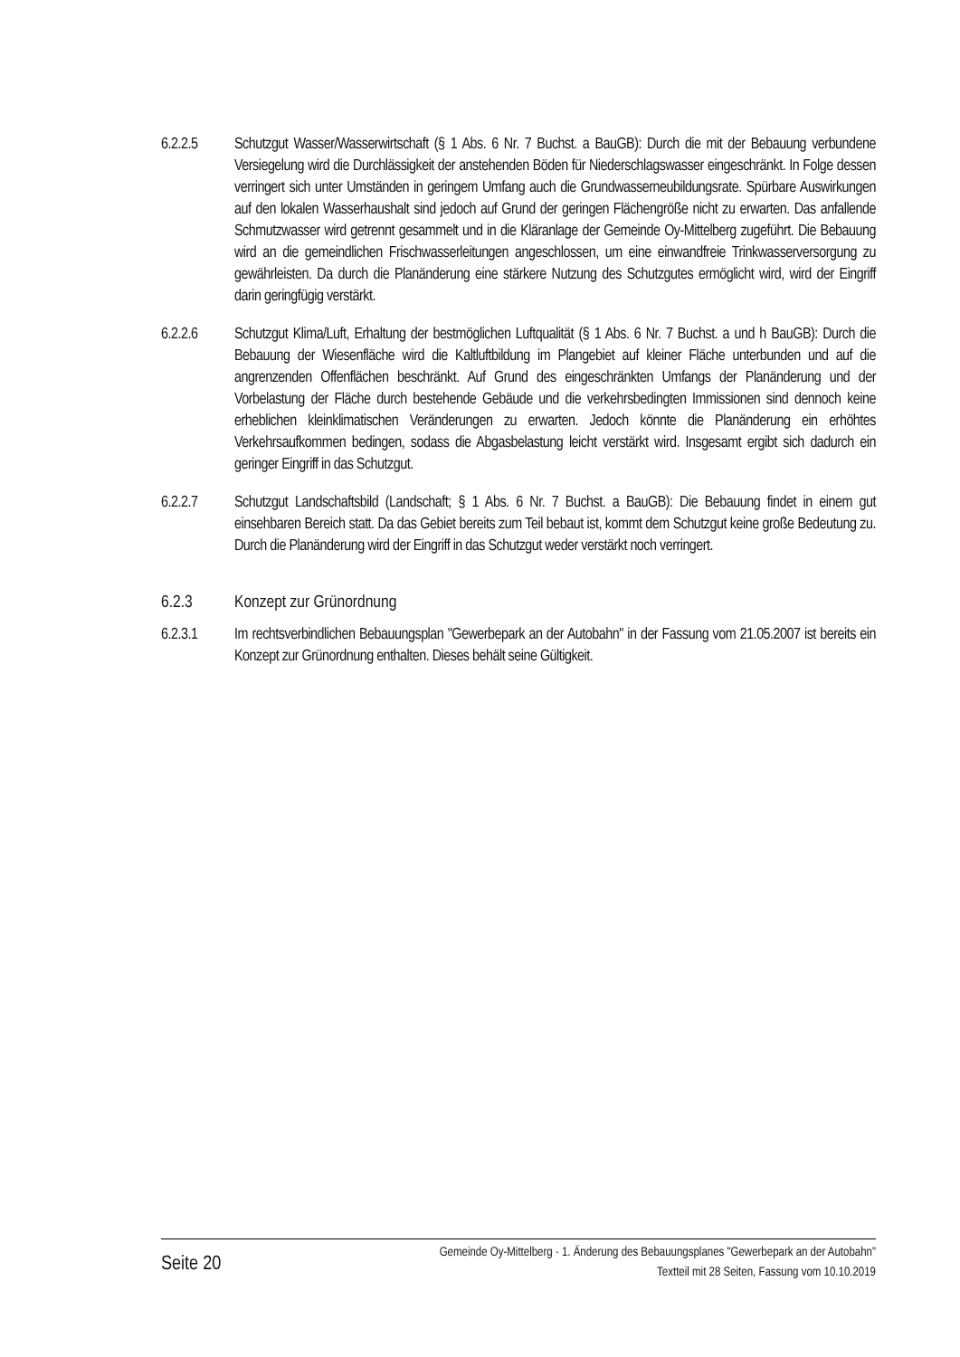6.2.2.5 Schutzgut Wasser/Wasserwirtschaft (§ 1 Abs. 6 Nr. 7 Buchst. a BauGB): Durch die mit der Bebauung verbundene Versiegelung wird die Durchlässigkeit der anstehenden Böden für Niederschlagswasser eingeschränkt. In Folge dessen verringert sich unter Umständen in geringem Umfang auch die Grundwasserneubildungsrate. Spürbare Auswirkungen auf den lokalen Wasserhaushalt sind jedoch auf Grund der geringen Flächengröße nicht zu erwarten. Das anfallende Schmutzwasser wird getrennt gesammelt und in die Kläranlage der Gemeinde Oy-Mittelberg zugeführt. Die Bebauung wird an die gemeindlichen Frischwasserleitungen angeschlossen, um eine einwandfreie Trinkwasserversorgung zu gewährleisten. Da durch die Planänderung eine stärkere Nutzung des Schutzgutes ermöglicht wird, wird der Eingriff darin geringfügig verstärkt.
6.2.2.6 Schutzgut Klima/Luft, Erhaltung der bestmöglichen Luftqualität (§ 1 Abs. 6 Nr. 7 Buchst. a und h BauGB): Durch die Bebauung der Wiesenfläche wird die Kaltluftbildung im Plangebiet auf kleiner Fläche unterbunden und auf die angrenzenden Offenflächen beschränkt. Auf Grund des eingeschränkten Umfangs der Planänderung und der Vorbelastung der Fläche durch bestehende Gebäude und die verkehrsbedingten Immissionen sind dennoch keine erheblichen kleinklimatischen Veränderungen zu erwarten. Jedoch könnte die Planänderung ein erhöhtes Verkehrsaufkommen bedingen, sodass die Abgasbelastung leicht verstärkt wird. Insgesamt ergibt sich dadurch ein geringer Eingriff in das Schutzgut.
6.2.2.7 Schutzgut Landschaftsbild (Landschaft; § 1 Abs. 6 Nr. 7 Buchst. a BauGB): Die Bebauung findet in einem gut einsehbaren Bereich statt. Da das Gebiet bereits zum Teil bebaut ist, kommt dem Schutzgut keine große Bedeutung zu. Durch die Planänderung wird der Eingriff in das Schutzgut weder verstärkt noch verringert.
6.2.3 Konzept zur Grünordnung
6.2.3.1 Im rechtsverbindlichen Bebauungsplan "Gewerbepark an der Autobahn" in der Fassung vom 21.05.2007 ist bereits ein Konzept zur Grünordnung enthalten. Dieses behält seine Gültigkeit.
Seite 20
Gemeinde Oy-Mittelberg · 1. Änderung des Bebauungsplanes "Gewerbepark an der Autobahn"
Textteil mit 28 Seiten, Fassung vom 10.10.2019